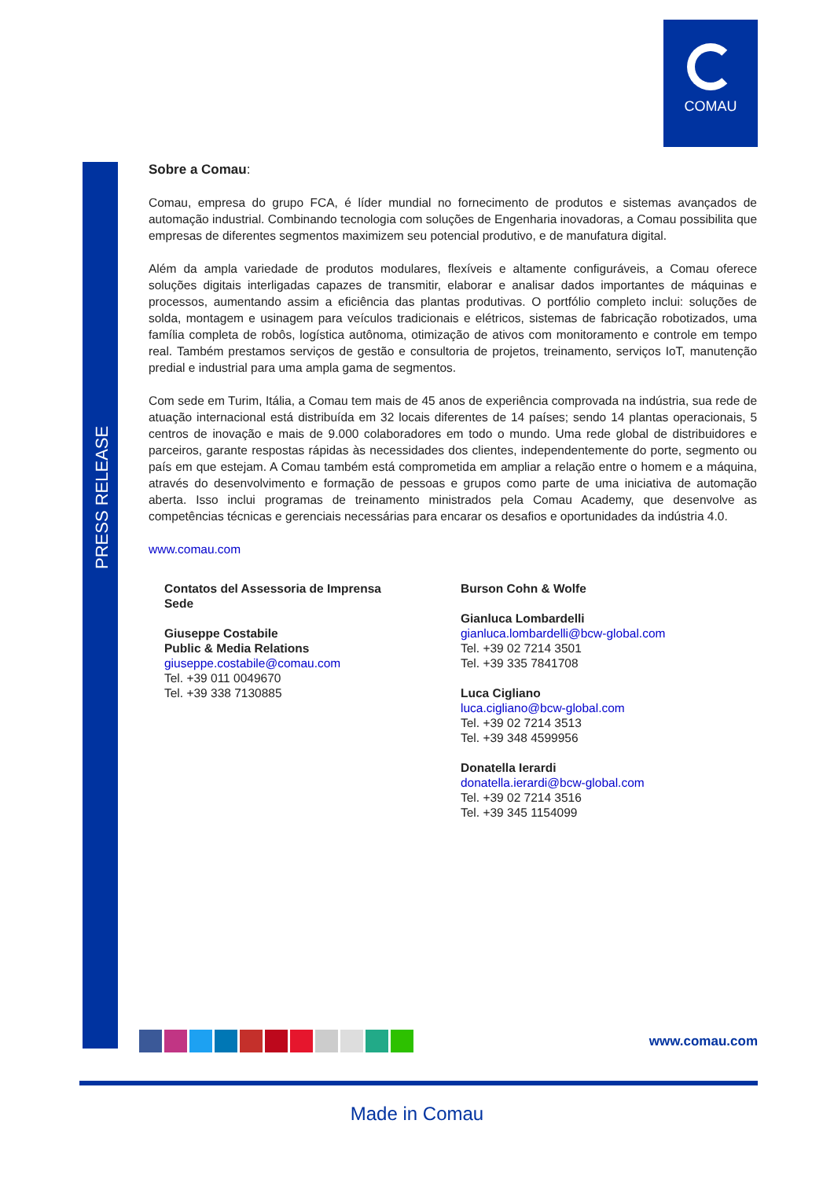COMAU
PRESS RELEASE
Sobre a Comau:
Comau, empresa do grupo FCA, é líder mundial no fornecimento de produtos e sistemas avançados de automação industrial. Combinando tecnologia com soluções de Engenharia inovadoras, a Comau possibilita que empresas de diferentes segmentos maximizem seu potencial produtivo, e de manufatura digital.
Além da ampla variedade de produtos modulares, flexíveis e altamente configuráveis, a Comau oferece soluções digitais interligadas capazes de transmitir, elaborar e analisar dados importantes de máquinas e processos, aumentando assim a eficiência das plantas produtivas. O portfólio completo inclui: soluções de solda, montagem e usinagem para veículos tradicionais e elétricos, sistemas de fabricação robotizados, uma família completa de robôs, logística autônoma, otimização de ativos com monitoramento e controle em tempo real. Também prestamos serviços de gestão e consultoria de projetos, treinamento, serviços IoT, manutenção predial e industrial para uma ampla gama de segmentos.
Com sede em Turim, Itália, a Comau tem mais de 45 anos de experiência comprovada na indústria, sua rede de atuação internacional está distribuída em 32 locais diferentes de 14 países; sendo 14 plantas operacionais, 5 centros de inovação e mais de 9.000 colaboradores em todo o mundo. Uma rede global de distribuidores e parceiros, garante respostas rápidas às necessidades dos clientes, independentemente do porte, segmento ou país em que estejam. A Comau também está comprometida em ampliar a relação entre o homem e a máquina, através do desenvolvimento e formação de pessoas e grupos como parte de uma iniciativa de automação aberta. Isso inclui programas de treinamento ministrados pela Comau Academy, que desenvolve as competências técnicas e gerenciais necessárias para encarar os desafios e oportunidades da indústria 4.0.
www.comau.com
Contatos del Assessoria de Imprensa
Sede
Giuseppe Costabile
Public & Media Relations
giuseppe.costabile@comau.com
Tel. +39 011 0049670
Tel. +39 338 7130885
Burson Cohn & Wolfe
Gianluca Lombardelli
gianluca.lombardelli@bcw-global.com
Tel. +39 02 7214 3501
Tel. +39 335 7841708
Luca Cigliano
luca.cigliano@bcw-global.com
Tel. +39 02 7214 3513
Tel. +39 348 4599956
Donatella Ierardi
donatella.ierardi@bcw-global.com
Tel. +39 02 7214 3516
Tel. +39 345 1154099
www.comau.com
Made in Comau